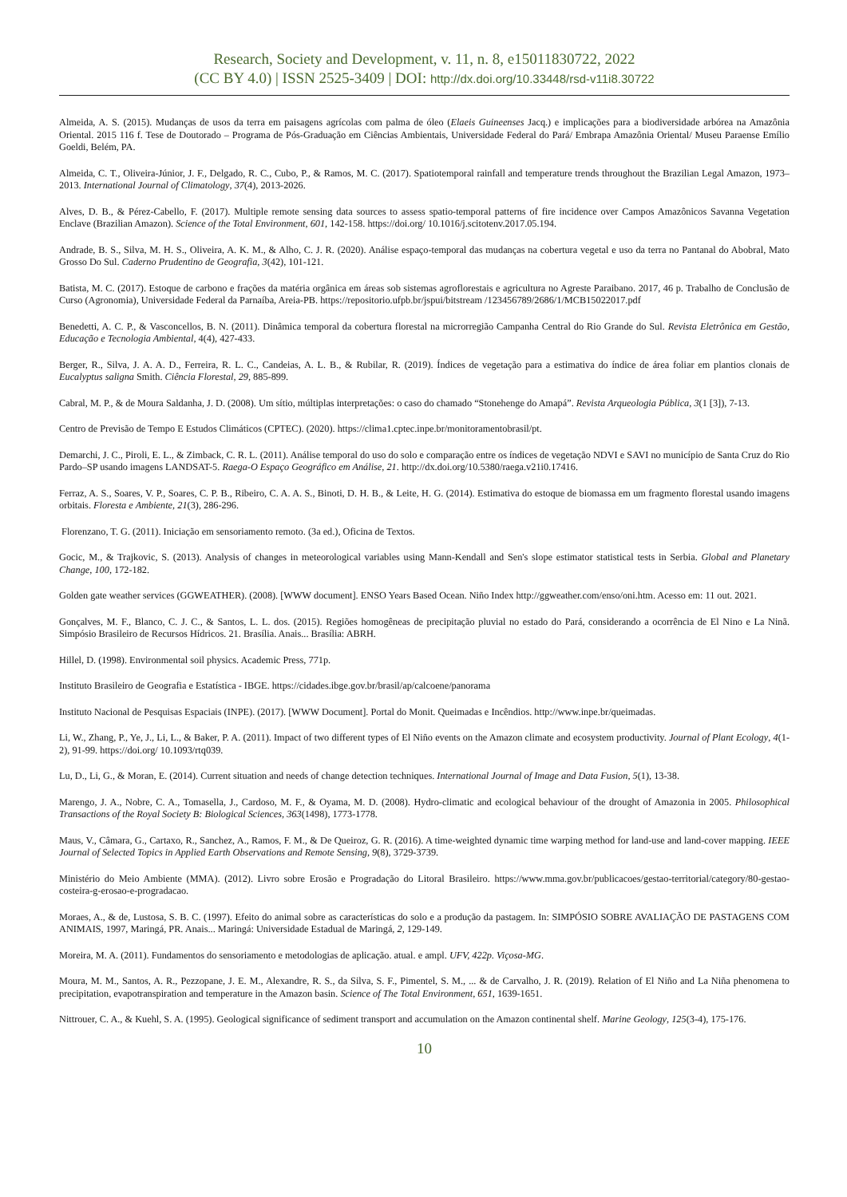Research, Society and Development, v. 11, n. 8, e15011830722, 2022
(CC BY 4.0) | ISSN 2525-3409 | DOI: http://dx.doi.org/10.33448/rsd-v11i8.30722
Almeida, A. S. (2015). Mudanças de usos da terra em paisagens agrícolas com palma de óleo (Elaeis Guineenses Jacq.) e implicações para a biodiversidade arbórea na Amazônia Oriental. 2015 116 f. Tese de Doutorado – Programa de Pós-Graduação em Ciências Ambientais, Universidade Federal do Pará/ Embrapa Amazônia Oriental/ Museu Paraense Emílio Goeldi, Belém, PA.
Almeida, C. T., Oliveira-Júnior, J. F., Delgado, R. C., Cubo, P., & Ramos, M. C. (2017). Spatiotemporal rainfall and temperature trends throughout the Brazilian Legal Amazon, 1973–2013. International Journal of Climatology, 37(4), 2013-2026.
Alves, D. B., & Pérez-Cabello, F. (2017). Multiple remote sensing data sources to assess spatio-temporal patterns of fire incidence over Campos Amazônicos Savanna Vegetation Enclave (Brazilian Amazon). Science of the Total Environment, 601, 142-158. https://doi.org/ 10.1016/j.scitotenv.2017.05.194.
Andrade, B. S., Silva, M. H. S., Oliveira, A. K. M., & Alho, C. J. R. (2020). Análise espaço-temporal das mudanças na cobertura vegetal e uso da terra no Pantanal do Abobral, Mato Grosso Do Sul. Caderno Prudentino de Geografia, 3(42), 101-121.
Batista, M. C. (2017). Estoque de carbono e frações da matéria orgânica em áreas sob sistemas agroflorestais e agricultura no Agreste Paraibano. 2017, 46 p. Trabalho de Conclusão de Curso (Agronomia), Universidade Federal da Parnaíba, Areia-PB. https://repositorio.ufpb.br/jspui/bitstream /123456789/2686/1/MCB15022017.pdf
Benedetti, A. C. P., & Vasconcellos, B. N. (2011). Dinâmica temporal da cobertura florestal na microrregião Campanha Central do Rio Grande do Sul. Revista Eletrônica em Gestão, Educação e Tecnologia Ambiental, 4(4), 427-433.
Berger, R., Silva, J. A. A. D., Ferreira, R. L. C., Candeias, A. L. B., & Rubilar, R. (2019). Índices de vegetação para a estimativa do índice de área foliar em plantios clonais de Eucalyptus saligna Smith. Ciência Florestal, 29, 885-899.
Cabral, M. P., & de Moura Saldanha, J. D. (2008). Um sítio, múltiplas interpretações: o caso do chamado “Stonehenge do Amapá”. Revista Arqueologia Pública, 3(1 [3]), 7-13.
Centro de Previsão de Tempo E Estudos Climáticos (CPTEC). (2020). https://clima1.cptec.inpe.br/monitoramentobrasil/pt.
Demarchi, J. C., Piroli, E. L., & Zimback, C. R. L. (2011). Análise temporal do uso do solo e comparação entre os índices de vegetação NDVI e SAVI no município de Santa Cruz do Rio Pardo–SP usando imagens LANDSAT-5. Raega-O Espaço Geográfico em Análise, 21. http://dx.doi.org/10.5380/raega.v21i0.17416.
Ferraz, A. S., Soares, V. P., Soares, C. P. B., Ribeiro, C. A. A. S., Binoti, D. H. B., & Leite, H. G. (2014). Estimativa do estoque de biomassa em um fragmento florestal usando imagens orbitais. Floresta e Ambiente, 21(3), 286-296.
Florenzano, T. G. (2011). Iniciação em sensoriamento remoto. (3a ed.), Oficina de Textos.
Gocic, M., & Trajkovic, S. (2013). Analysis of changes in meteorological variables using Mann-Kendall and Sen's slope estimator statistical tests in Serbia. Global and Planetary Change, 100, 172-182.
Golden gate weather services (GGWEATHER). (2008). [WWW document]. ENSO Years Based Ocean. Niño Index http://ggweather.com/enso/oni.htm. Acesso em: 11 out. 2021.
Gonçalves, M. F., Blanco, C. J. C., & Santos, L. L. dos. (2015). Regiões homogêneas de precipitação pluvial no estado do Pará, considerando a ocorrência de El Nino e La Ninã. Simpósio Brasileiro de Recursos Hídricos. 21. Brasília. Anais... Brasília: ABRH.
Hillel, D. (1998). Environmental soil physics. Academic Press, 771p.
Instituto Brasileiro de Geografia e Estatística - IBGE. https://cidades.ibge.gov.br/brasil/ap/calcoene/panorama
Instituto Nacional de Pesquisas Espaciais (INPE). (2017). [WWW Document]. Portal do Monit. Queimadas e Incêndios. http://www.inpe.br/queimadas.
Li, W., Zhang, P., Ye, J., Li, L., & Baker, P. A. (2011). Impact of two different types of El Niño events on the Amazon climate and ecosystem productivity. Journal of Plant Ecology, 4(1-2), 91-99. https://doi.org/ 10.1093/rtq039.
Lu, D., Li, G., & Moran, E. (2014). Current situation and needs of change detection techniques. International Journal of Image and Data Fusion, 5(1), 13-38.
Marengo, J. A., Nobre, C. A., Tomasella, J., Cardoso, M. F., & Oyama, M. D. (2008). Hydro-climatic and ecological behaviour of the drought of Amazonia in 2005. Philosophical Transactions of the Royal Society B: Biological Sciences, 363(1498), 1773-1778.
Maus, V., Câmara, G., Cartaxo, R., Sanchez, A., Ramos, F. M., & De Queiroz, G. R. (2016). A time-weighted dynamic time warping method for land-use and land-cover mapping. IEEE Journal of Selected Topics in Applied Earth Observations and Remote Sensing, 9(8), 3729-3739.
Ministério do Meio Ambiente (MMA). (2012). Livro sobre Erosão e Progradação do Litoral Brasileiro. https://www.mma.gov.br/publicacoes/gestao-territorial/category/80-gestao-costeira-g-erosao-e-progradacao.
Moraes, A., & de, Lustosa, S. B. C. (1997). Efeito do animal sobre as características do solo e a produção da pastagem. In: SIMPÓSIO SOBRE AVALIAÇÃO DE PASTAGENS COM ANIMAIS, 1997, Maringá, PR. Anais... Maringá: Universidade Estadual de Maringá, 2, 129-149.
Moreira, M. A. (2011). Fundamentos do sensoriamento e metodologias de aplicação. atual. e ampl. UFV, 422p. Viçosa-MG.
Moura, M. M., Santos, A. R., Pezzopane, J. E. M., Alexandre, R. S., da Silva, S. F., Pimentel, S. M., ... & de Carvalho, J. R. (2019). Relation of El Niño and La Niña phenomena to precipitation, evapotranspiration and temperature in the Amazon basin. Science of The Total Environment, 651, 1639-1651.
Nittrouer, C. A., & Kuehl, S. A. (1995). Geological significance of sediment transport and accumulation on the Amazon continental shelf. Marine Geology, 125(3-4), 175-176.
10